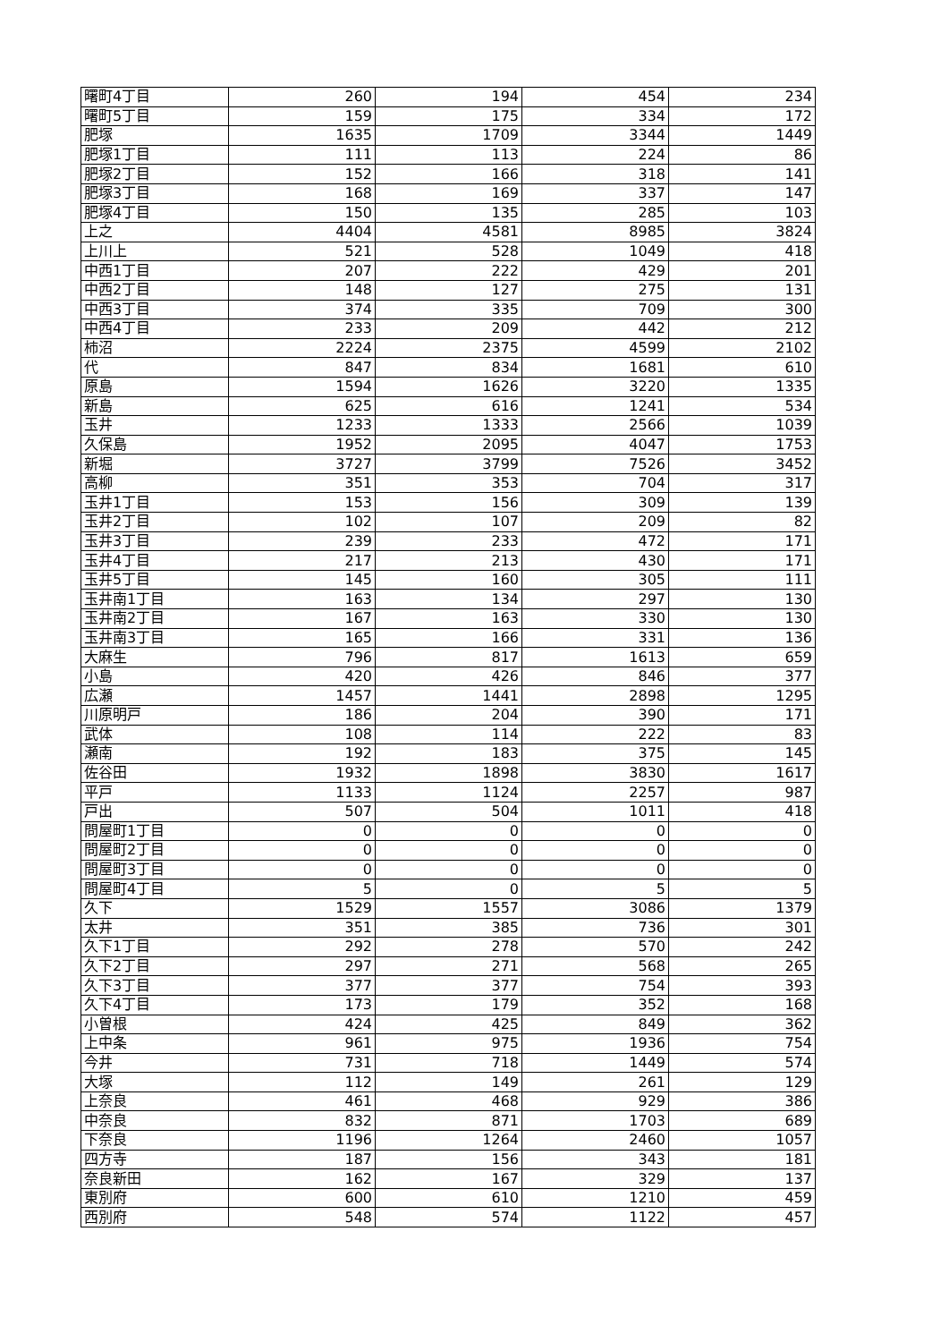| 曙町4丁目 | 260 | 194 | 454 | 234 |
| 曙町5丁目 | 159 | 175 | 334 | 172 |
| 肥塚 | 1635 | 1709 | 3344 | 1449 |
| 肥塚1丁目 | 111 | 113 | 224 | 86 |
| 肥塚2丁目 | 152 | 166 | 318 | 141 |
| 肥塚3丁目 | 168 | 169 | 337 | 147 |
| 肥塚4丁目 | 150 | 135 | 285 | 103 |
| 上之 | 4404 | 4581 | 8985 | 3824 |
| 上川上 | 521 | 528 | 1049 | 418 |
| 中西1丁目 | 207 | 222 | 429 | 201 |
| 中西2丁目 | 148 | 127 | 275 | 131 |
| 中西3丁目 | 374 | 335 | 709 | 300 |
| 中西4丁目 | 233 | 209 | 442 | 212 |
| 柿沼 | 2224 | 2375 | 4599 | 2102 |
| 代 | 847 | 834 | 1681 | 610 |
| 原島 | 1594 | 1626 | 3220 | 1335 |
| 新島 | 625 | 616 | 1241 | 534 |
| 玉井 | 1233 | 1333 | 2566 | 1039 |
| 久保島 | 1952 | 2095 | 4047 | 1753 |
| 新堀 | 3727 | 3799 | 7526 | 3452 |
| 高柳 | 351 | 353 | 704 | 317 |
| 玉井1丁目 | 153 | 156 | 309 | 139 |
| 玉井2丁目 | 102 | 107 | 209 | 82 |
| 玉井3丁目 | 239 | 233 | 472 | 171 |
| 玉井4丁目 | 217 | 213 | 430 | 171 |
| 玉井5丁目 | 145 | 160 | 305 | 111 |
| 玉井南1丁目 | 163 | 134 | 297 | 130 |
| 玉井南2丁目 | 167 | 163 | 330 | 130 |
| 玉井南3丁目 | 165 | 166 | 331 | 136 |
| 大麻生 | 796 | 817 | 1613 | 659 |
| 小島 | 420 | 426 | 846 | 377 |
| 広瀬 | 1457 | 1441 | 2898 | 1295 |
| 川原明戸 | 186 | 204 | 390 | 171 |
| 武体 | 108 | 114 | 222 | 83 |
| 瀬南 | 192 | 183 | 375 | 145 |
| 佐谷田 | 1932 | 1898 | 3830 | 1617 |
| 平戸 | 1133 | 1124 | 2257 | 987 |
| 戸出 | 507 | 504 | 1011 | 418 |
| 問屋町1丁目 | 0 | 0 | 0 | 0 |
| 問屋町2丁目 | 0 | 0 | 0 | 0 |
| 問屋町3丁目 | 0 | 0 | 0 | 0 |
| 問屋町4丁目 | 5 | 0 | 5 | 5 |
| 久下 | 1529 | 1557 | 3086 | 1379 |
| 太井 | 351 | 385 | 736 | 301 |
| 久下1丁目 | 292 | 278 | 570 | 242 |
| 久下2丁目 | 297 | 271 | 568 | 265 |
| 久下3丁目 | 377 | 377 | 754 | 393 |
| 久下4丁目 | 173 | 179 | 352 | 168 |
| 小曽根 | 424 | 425 | 849 | 362 |
| 上中条 | 961 | 975 | 1936 | 754 |
| 今井 | 731 | 718 | 1449 | 574 |
| 大塚 | 112 | 149 | 261 | 129 |
| 上奈良 | 461 | 468 | 929 | 386 |
| 中奈良 | 832 | 871 | 1703 | 689 |
| 下奈良 | 1196 | 1264 | 2460 | 1057 |
| 四方寺 | 187 | 156 | 343 | 181 |
| 奈良新田 | 162 | 167 | 329 | 137 |
| 東別府 | 600 | 610 | 1210 | 459 |
| 西別府 | 548 | 574 | 1122 | 457 |